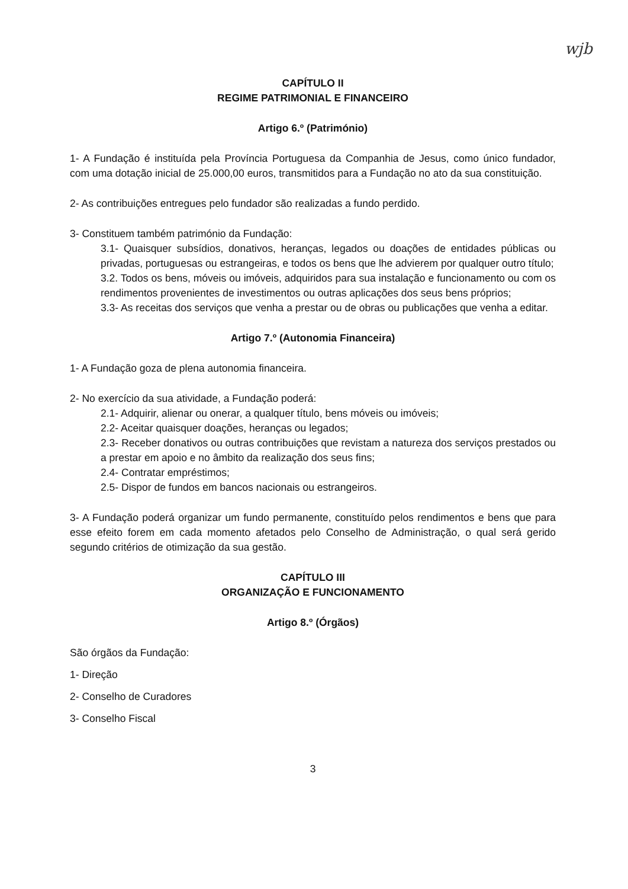wjb
CAPÍTULO II
REGIME PATRIMONIAL E FINANCEIRO
Artigo 6.º (Património)
1- A Fundação é instituída pela Província Portuguesa da Companhia de Jesus, como único fundador, com uma dotação inicial de 25.000,00 euros, transmitidos para a Fundação no ato da sua constituição.
2- As contribuições entregues pelo fundador são realizadas a fundo perdido.
3- Constituem também património da Fundação:
3.1- Quaisquer subsídios, donativos, heranças, legados ou doações de entidades públicas ou privadas, portuguesas ou estrangeiras, e todos os bens que lhe advierem por qualquer outro título;
3.2. Todos os bens, móveis ou imóveis, adquiridos para sua instalação e funcionamento ou com os rendimentos provenientes de investimentos ou outras aplicações dos seus bens próprios;
3.3- As receitas dos serviços que venha a prestar ou de obras ou publicações que venha a editar.
Artigo 7.º (Autonomia Financeira)
1- A Fundação goza de plena autonomia financeira.
2- No exercício da sua atividade, a Fundação poderá:
2.1- Adquirir, alienar ou onerar, a qualquer título, bens móveis ou imóveis;
2.2- Aceitar quaisquer doações, heranças ou legados;
2.3- Receber donativos ou outras contribuições que revistam a natureza dos serviços prestados ou a prestar em apoio e no âmbito da realização dos seus fins;
2.4- Contratar empréstimos;
2.5- Dispor de fundos em bancos nacionais ou estrangeiros.
3- A Fundação poderá organizar um fundo permanente, constituído pelos rendimentos e bens que para esse efeito forem em cada momento afetados pelo Conselho de Administração, o qual será gerido segundo critérios de otimização da sua gestão.
CAPÍTULO III
ORGANIZAÇÃO E FUNCIONAMENTO
Artigo 8.º (Órgãos)
São órgãos da Fundação:
1- Direção
2- Conselho de Curadores
3- Conselho Fiscal
3